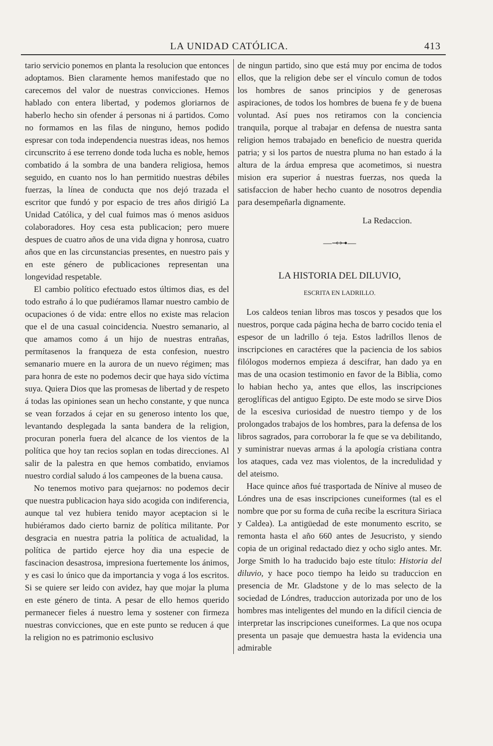LA UNIDAD CATÓLICA. 413
tario servicio ponemos en planta la resolucion que entonces adoptamos. Bien claramente hemos manifestado que no carecemos del valor de nuestras convicciones. Hemos hablado con entera libertad, y podemos gloriarnos de haberlo hecho sin ofender á personas ni á partidos. Como no formamos en las filas de ninguno, hemos podido espresar con toda independencia nuestras ideas, nos hemos circunscrito á ese terreno donde toda lucha es noble, hemos combatido á la sombra de una bandera religiosa, hemos seguido, en cuanto nos lo han permitido nuestras débiles fuerzas, la línea de conducta que nos dejó trazada el escritor que fundó y por espacio de tres años dirigió La Unidad Católica, y del cual fuimos mas ó menos asiduos colaboradores. Hoy cesa esta publicacion; pero muere despues de cuatro años de una vida digna y honrosa, cuatro años que en las circunstancias presentes, en nuestro pais y en este género de publicaciones representan una longevidad respetable.
El cambio político efectuado estos últimos dias, es del todo estraño á lo que pudiéramos llamar nuestro cambio de ocupaciones ó de vida: entre ellos no existe mas relacion que el de una casual coincidencia. Nuestro semanario, al que amamos como á un hijo de nuestras entrañas, permítasenos la franqueza de esta confesion, nuestro semanario muere en la aurora de un nuevo régimen; mas para honra de este no podemos decir que haya sido víctima suya. Quiera Dios que las promesas de libertad y de respeto á todas las opiniones sean un hecho constante, y que nunca se vean forzados á cejar en su generoso intento los que, levantando desplegada la santa bandera de la religion, procuran ponerla fuera del alcance de los vientos de la política que hoy tan recios soplan en todas direcciones. Al salir de la palestra en que hemos combatido, enviamos nuestro cordial saludo á los campeones de la buena causa.
No tenemos motivo para quejarnos: no podemos decir que nuestra publicacion haya sido acogida con indiferencia, aunque tal vez hubiera tenido mayor aceptacion si le hubiéramos dado cierto barniz de política militante. Por desgracia en nuestra patria la política de actualidad, la política de partido ejerce hoy dia una especie de fascinacion desastrosa, impresiona fuertemente los ánimos, y es casi lo único que da importancia y voga á los escritos. Si se quiere ser leido con avidez, hay que mojar la pluma en este género de tinta. A pesar de ello hemos querido permanecer fieles á nuestro lema y sostener con firmeza nuestras convicciones, que en este punto se reducen á que la religion no es patrimonio esclusivo
de ningun partido, sino que está muy por encima de todos ellos, que la religion debe ser el vínculo comun de todos los hombres de sanos principios y de generosas aspiraciones, de todos los hombres de buena fe y de buena voluntad. Así pues nos retiramos con la conciencia tranquila, porque al trabajar en defensa de nuestra santa religion hemos trabajado en beneficio de nuestra querida patria; y si los partos de nuestra pluma no han estado á la altura de la árdua empresa que acometimos, si nuestra mision era superior á nuestras fuerzas, nos queda la satisfaccion de haber hecho cuanto de nosotros dependia para desempeñarla dignamente.
La Redaccion.
—⊸⊶—
LA HISTORIA DEL DILUVIO,
ESCRITA EN LADRILLO.
Los caldeos tenian libros mas toscos y pesados que los nuestros, porque cada página hecha de barro cocido tenia el espesor de un ladrillo ó teja. Estos ladrillos llenos de inscripciones en caractéres que la paciencia de los sabios filólogos modernos empieza á descifrar, han dado ya en mas de una ocasion testimonio en favor de la Biblia, como lo habian hecho ya, antes que ellos, las inscripciones geroglíficas del antiguo Egipto. De este modo se sirve Dios de la escesiva curiosidad de nuestro tiempo y de los prolongados trabajos de los hombres, para la defensa de los libros sagrados, para corroborar la fe que se va debilitando, y suministrar nuevas armas á la apología cristiana contra los ataques, cada vez mas violentos, de la incredulidad y del ateismo.
Hace quince años fué trasportada de Nínive al museo de Lóndres una de esas inscripciones cuneiformes (tal es el nombre que por su forma de cuña recibe la escritura Siriaca y Caldea). La antigüedad de este monumento escrito, se remonta hasta el año 660 antes de Jesucristo, y siendo copia de un original redactado diez y ocho siglo antes. Mr. Jorge Smith lo ha traducido bajo este título: Historia del diluvio, y hace poco tiempo ha leido su traduccion en presencia de Mr. Gladstone y de lo mas selecto de la sociedad de Lóndres, traduccion autorizada por uno de los hombres mas inteligentes del mundo en la difícil ciencia de interpretar las inscripciones cuneiformes. La que nos ocupa presenta un pasaje que demuestra hasta la evidencia una admirable